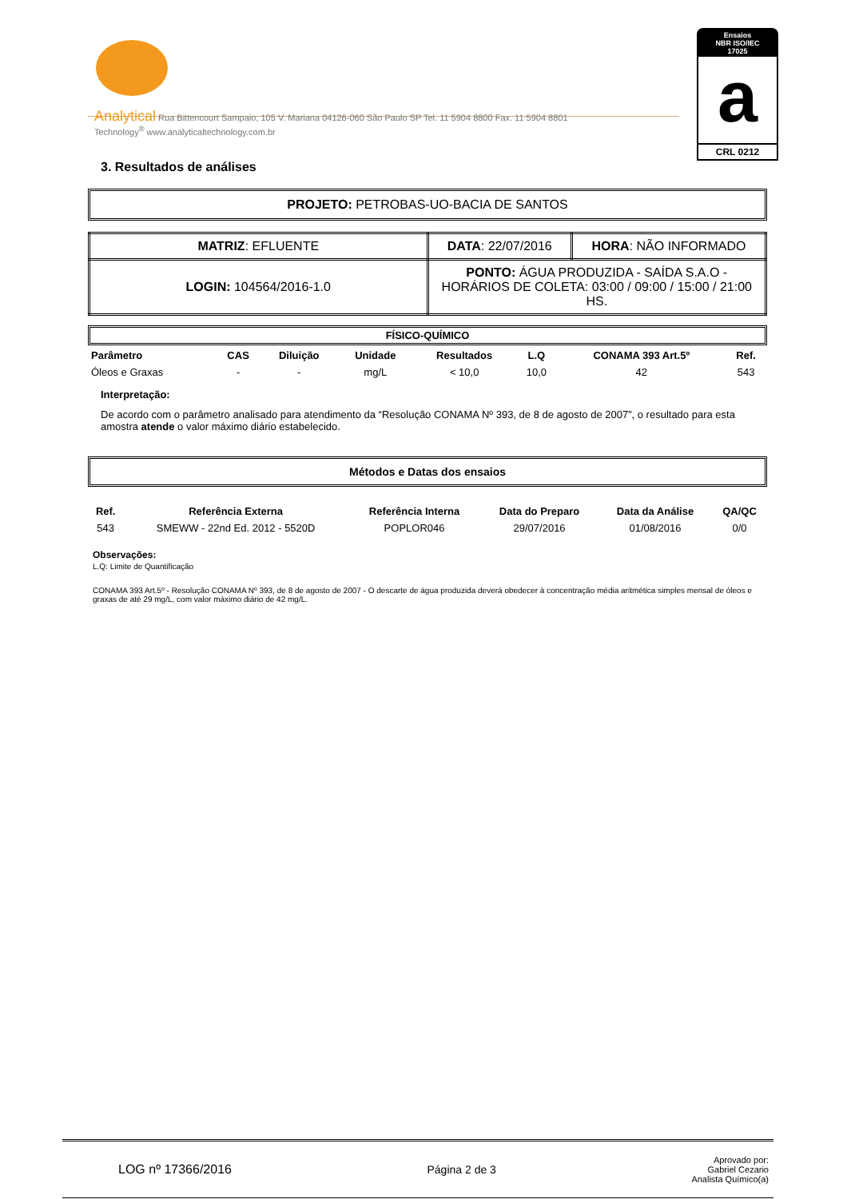Analytical Rua Bittencourt Sampaio, 105 V. Mariana 04126-060 São Paulo SP Tel. 11 5904 8800 Fax. 11 5904 8801
Technology<sup>®</sup> www.analyticaltechnology.com.br
Ensaios
NBR ISO/IEC
17025
a
CRL 0212
3. Resultados de análises
PROJETO: PETROBAS-UO-BACIA DE SANTOS
| MATRIZ : EFLUENTE | DATA : 22/07/2016 | HORA : NÃO INFORMADO |
| LOGIN: 104564/2016-1.0 | PONTO: ÁGUA PRODUZIDA - SAÍDA S.A.O - HORÁRIOS DE COLETA: 03:00 / 09:00 / 15:00 / 21:00 HS. | |
FÍSICO-QUÍMICO
| Parâmetro | CAS | Diluição | Unidade | Resultados | L.Q | CONAMA 393 Art.5º | Ref. |
| --- | --- | --- | --- | --- | --- | --- | --- |
| Óleos e Graxas | - | - | mg/L | < 10,0 | 10,0 | 42 | 543 |
Interpretação:
De acordo com o parâmetro analisado para atendimento da “Resolução CONAMA Nº 393, de 8 de agosto de 2007”, o resultado para esta amostra atende o valor máximo diário estabelecido.
Métodos e Datas dos ensaios
| Ref. | Referência Externa | Referência Interna | Data do Preparo | Data da Análise | QA/QC |
| --- | --- | --- | --- | --- | --- |
| 543 | SMEWW - 22nd Ed. 2012 - 5520D | POPLOR046 | 29/07/2016 | 01/08/2016 | 0/0 |
Observações:
L.Q: Limite de Quantificação
CONAMA 393 Art.5º - Resolução CONAMA Nº 393, de 8 de agosto de 2007 - O descarte de água produzida deverá obedecer à concentração média aritmética simples mensal de óleos e graxas de até 29 mg/L, com valor máximo diário de 42 mg/L.
LOG nº 17366/2016 Página 2 de 3 Aprovado por:
Gabriel Cezario
Analista Químico(a)